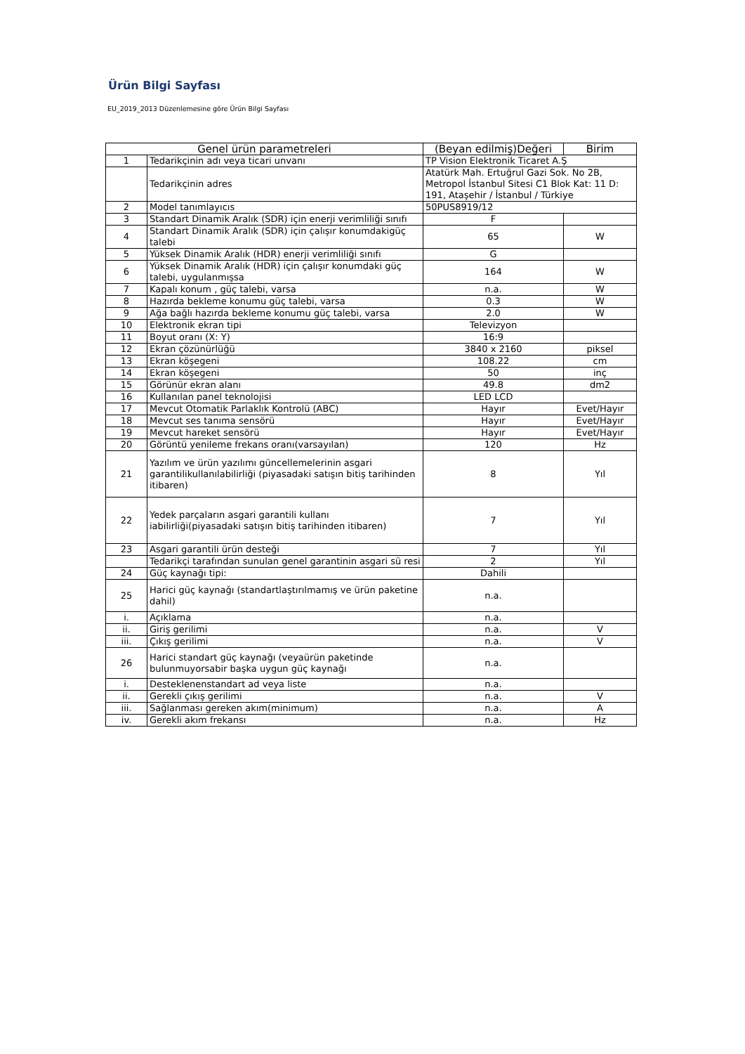Ürün Bilgi Sayfası
EU_2019_2013 Düzenlemesine göre Ürün Bilgi Sayfası
| Genel ürün parametreleri | | (Beyan edilmiş)Değeri | Birim |
| --- | --- | --- | --- |
| 1 | Tedarikçinin adı veya ticari unvanı | TP Vision Elektronik Ticaret A.Ş | |
| | Tedarikçinin adres | Atatürk Mah. Ertuğrul Gazi Sok. No 2B, Metropol İstanbul Sitesi C1 Blok Kat: 11 D: 191, Ataşehir / İstanbul / Türkiye | |
| 2 | Model tanımlayıcıs | 50PUS8919/12 | |
| 3 | Standart Dinamik Aralık (SDR) için enerji verimliliği sınıfı | F | |
| 4 | Standart Dinamik Aralık (SDR) için çalışır konumdakigüç talebi | 65 | W |
| 5 | Yüksek Dinamik Aralık (HDR) enerji verimliliği sınıfı | G | |
| 6 | Yüksek Dinamik Aralık (HDR) için çalışır konumdaki güç talebi, uygulanmışsa | 164 | W |
| 7 | Kapalı konum , güç talebi, varsa | n.a. | W |
| 8 | Hazırda bekleme konumu güç talebi, varsa | 0.3 | W |
| 9 | Ağa bağlı hazırda bekleme konumu güç talebi, varsa | 2.0 | W |
| 10 | Elektronik ekran tipi | Televizyon | |
| 11 | Boyut oranı (X: Y) | 16:9 | |
| 12 | Ekran çözünürlüğü | 3840 x 2160 | piksel |
| 13 | Ekran köşegeni | 108.22 | cm |
| 14 | Ekran köşegeni | 50 | inç |
| 15 | Görünür ekran alanı | 49.8 | dm2 |
| 16 | Kullanılan panel teknolojisi | LED LCD | |
| 17 | Mevcut Otomatik Parlaklık Kontrolü (ABC) | Hayır | Evet/Hayır |
| 18 | Mevcut ses tanıma sensörü | Hayır | Evet/Hayır |
| 19 | Mevcut hareket sensörü | Hayır | Evet/Hayır |
| 20 | Görüntü yenileme frekans oranı(varsayılan) | 120 | Hz |
| 21 | Yazılım ve ürün yazılımı güncellemelerinin asgari garantilikullanılabilirliği (piyasadaki satışın bitiş tarihinden itibaren) | 8 | Yıl |
| 22 | Yedek parçaların asgari garantili kullanı iabilirliği(piyasadaki satışın bitiş tarihinden itibaren) | 7 | Yıl |
| 23 | Asgari garantili ürün desteği | 7 | Yıl |
| | Tedarikçi tarafından sunulan genel garantinin asgari sü resi | 2 | Yıl |
| 24 | Güç kaynağı tipi: | Dahili | |
| 25 | Harici güç kaynağı (standartlaştırılmamış ve ürün paketine dahil) | n.a. | |
| i. | Açıklama | n.a. | |
| ii. | Giriş gerilimi | n.a. | V |
| iii. | Çıkış gerilimi | n.a. | V |
| 26 | Harici standart güç kaynağı (veyaürün paketinde bulunmuyorsabir başka uygun güç kaynağı | n.a. | |
| i. | Desteklenenstandart ad veya liste | n.a. | |
| ii. | Gerekli çıkış gerilimi | n.a. | V |
| iii. | Sağlanması gereken akım(minimum) | n.a. | A |
| iv. | Gerekli akım frekansı | n.a. | Hz |